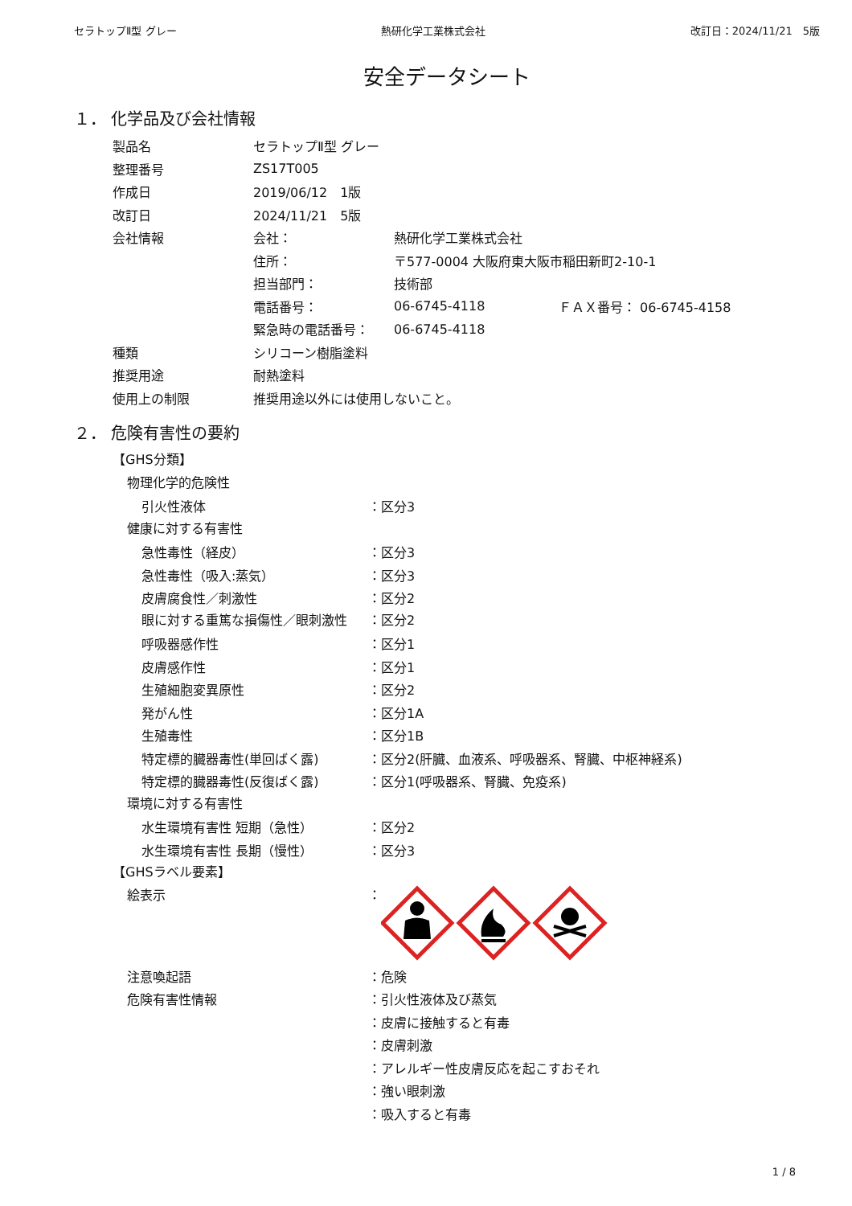セラトップⅡ型 グレー 熱研化学工業株式会社 改訂日：2024/11/21　5版
安全データシート
１． 化学品及び会社情報
製品名 セラトップⅡ型 グレー
整理番号 ZS17T005
作成日 2019/06/12　1版
改訂日 2024/11/21　5版
会社情報 会社： 熱研化学工業株式会社
住所： 〒577-0004 大阪府東大阪市稲田新町2-10-1
担当部門： 技術部
電話番号： 06-6745-4118 ＦＡＸ番号： 06-6745-4158
緊急時の電話番号： 06-6745-4118
種類 シリコーン樹脂塗料
推奨用途 耐熱塗料
使用上の制限 推奨用途以外には使用しないこと。
２． 危険有害性の要約
【GHS分類】
物理化学的危険性
引火性液体 ：区分3
健康に対する有害性
急性毒性（経皮） ：区分3
急性毒性（吸入:蒸気） ：区分3
皮膚腐食性／刺激性 ：区分2
眼に対する重篤な損傷性／眼刺激性 ：区分2
呼吸器感作性 ：区分1
皮膚感作性 ：区分1
生殖細胞変異原性 ：区分2
発がん性 ：区分1A
生殖毒性 ：区分1B
特定標的臓器毒性(単回ばく露) ：区分2(肝臓、血液系、呼吸器系、腎臓、中枢神経系)
特定標的臓器毒性(反復ばく露) ：区分1(呼吸器系、腎臓、免疫系)
環境に対する有害性
水生環境有害性 短期（急性） ：区分2
水生環境有害性 長期（慢性） ：区分3
【GHSラベル要素】
絵表示 ：
注意喚起語 ：危険
危険有害性情報 ：引火性液体及び蒸気
：皮膚に接触すると有毒
：皮膚刺激
：アレルギー性皮膚反応を起こすおそれ
：強い眼刺激
：吸入すると有毒
1 / 8